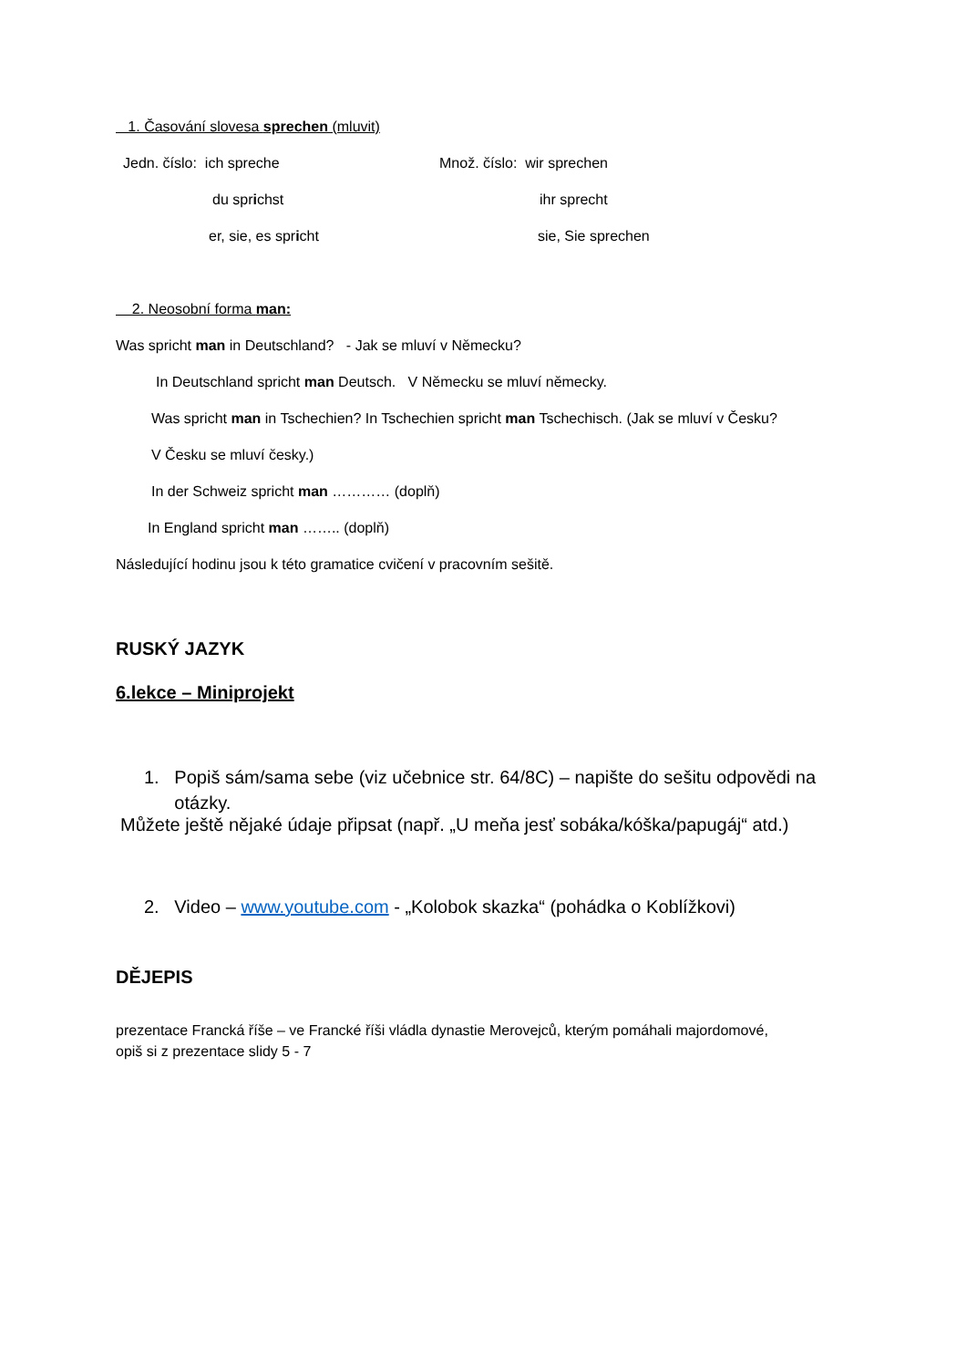1. Časování slovesa sprechen (mluvit)
Jedn. číslo: ich spreche Množ. číslo: wir sprechen
du sprichst ihr sprecht
er, sie, es spricht sie, Sie sprechen
2. Neosobní forma man:
Was spricht man in Deutschland? - Jak se mluví v Německu?
In Deutschland spricht man Deutsch. V Německu se mluví německy.
Was spricht man in Tschechien? In Tschechien spricht man Tschechisch. (Jak se mluví v Česku?
V Česku se mluví česky.)
In der Schweiz spricht man ………… (doplň)
In England spricht man …….. (doplň)
Následující hodinu jsou k této gramatice cvičení v pracovním sešitě.
RUSKÝ JAZYK
6.lekce – Miniprojekt
1. Popiš sám/sama sebe (viz učebnice str. 64/8C) – napište do sešitu odpovědi na
otázky.
Můžete ještě nějaké údaje připsat (např. „U meňa jesť sobáka/kóška/papugáj“ atd.)
2. Video – www.youtube.com - „Kolobok skazka“ (pohádka o Koblížkovi)
DĚJEPIS
prezentace Francká říše – ve Francké říši vládla dynastie Merovejců, kterým pomáhali majordomové,
opiš si z prezentace slidy 5 - 7